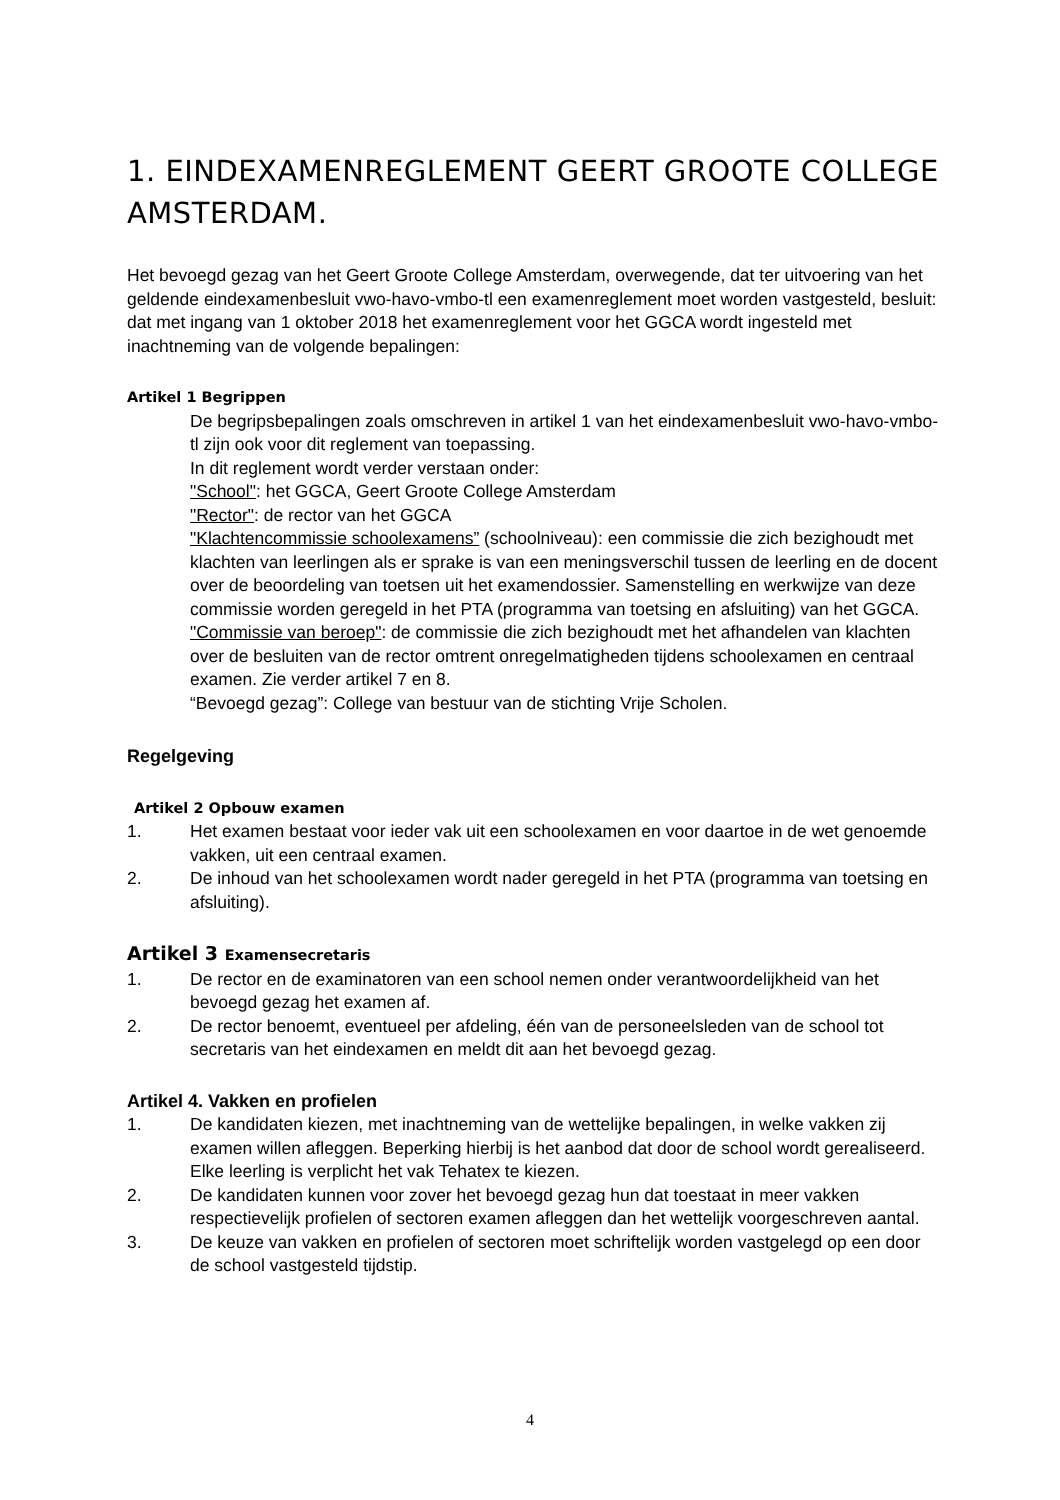1. EINDEXAMENREGLEMENT GEERT GROOTE COLLEGE AMSTERDAM.
Het bevoegd gezag van het Geert Groote College Amsterdam, overwegende, dat ter uitvoering van het geldende eindexamenbesluit vwo-havo-vmbo-tl een examenreglement moet worden vastgesteld, besluit:
dat met ingang van 1 oktober 2018 het examenreglement voor het GGCA wordt ingesteld met inachtneming van de volgende bepalingen:
Artikel 1 Begrippen
De begripsbepalingen zoals omschreven in artikel 1 van het eindexamenbesluit vwo-havo-vmbo-tl zijn ook voor dit reglement van toepassing.
In dit reglement wordt verder verstaan onder:
"School": het GGCA, Geert Groote College Amsterdam
"Rector": de rector van het GGCA
"Klachtencommissie schoolexamens” (schoolniveau): een commissie die zich bezighoudt met klachten van leerlingen als er sprake is van een meningsverschil tussen de leerling en de docent over de beoordeling van toetsen uit het examendossier. Samenstelling en werkwijze van deze commissie worden geregeld in het PTA (programma van toetsing en afsluiting) van het GGCA.
"Commissie van beroep": de commissie die zich bezighoudt met het afhandelen van klachten over de besluiten van de rector omtrent onregelmatigheden tijdens schoolexamen en centraal examen. Zie verder artikel 7 en 8.
“Bevoegd gezag”: College van bestuur van de stichting Vrije Scholen.
Regelgeving
Artikel 2 Opbouw examen
1. Het examen bestaat voor ieder vak uit een schoolexamen en voor daartoe in de wet genoemde vakken, uit een centraal examen.
2. De inhoud van het schoolexamen wordt nader geregeld in het PTA (programma van toetsing en afsluiting).
Artikel 3 Examensecretaris
1. De rector en de examinatoren van een school nemen onder verantwoordelijkheid van het bevoegd gezag het examen af.
2. De rector benoemt, eventueel per afdeling, één van de personeelsleden van de school tot secretaris van het eindexamen en meldt dit aan het bevoegd gezag.
Artikel 4. Vakken en profielen
1. De kandidaten kiezen, met inachtneming van de wettelijke bepalingen, in welke vakken zij examen willen afleggen. Beperking hierbij is het aanbod dat door de school wordt gerealiseerd. Elke leerling is verplicht het vak Tehatex te kiezen.
2. De kandidaten kunnen voor zover het bevoegd gezag hun dat toestaat in meer vakken respectievelijk profielen of sectoren examen afleggen dan het wettelijk voorgeschreven aantal.
3. De keuze van vakken en profielen of sectoren moet schriftelijk worden vastgelegd op een door de school vastgesteld tijdstip.
4